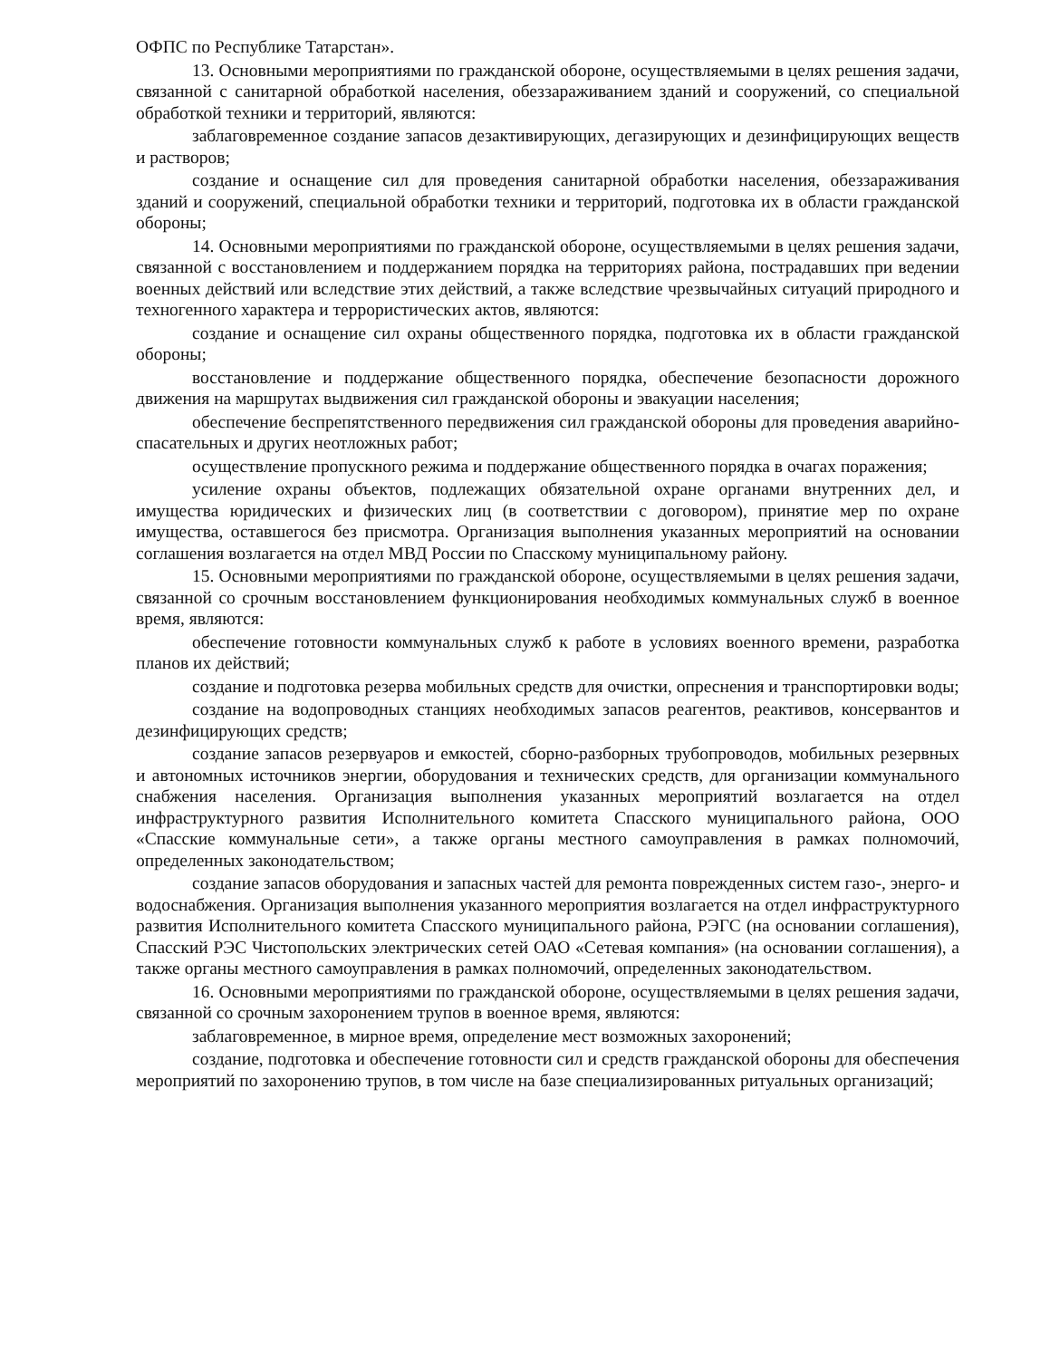ОФПС по Республике Татарстан».
13. Основными мероприятиями по гражданской обороне, осуществляемыми в целях решения задачи, связанной с санитарной обработкой населения, обеззараживанием зданий и сооружений, со специальной обработкой техники и территорий, являются:
заблаговременное создание запасов дезактивирующих, дегазирующих и дезинфицирующих веществ и растворов;
создание и оснащение сил для проведения санитарной обработки населения, обеззараживания зданий и сооружений, специальной обработки техники и территорий, подготовка их в области гражданской обороны;
14. Основными мероприятиями по гражданской обороне, осуществляемыми в целях решения задачи, связанной с восстановлением и поддержанием порядка на территориях района, пострадавших при ведении военных действий или вследствие этих действий, а также вследствие чрезвычайных ситуаций природного и техногенного характера и террористических актов, являются:
создание и оснащение сил охраны общественного порядка, подготовка их в области гражданской обороны;
восстановление и поддержание общественного порядка, обеспечение безопасности дорожного движения на маршрутах выдвижения сил гражданской обороны и эвакуации населения;
обеспечение беспрепятственного передвижения сил гражданской обороны для проведения аварийно-спасательных и других неотложных работ;
осуществление пропускного режима и поддержание общественного порядка в очагах поражения;
усиление охраны объектов, подлежащих обязательной охране органами внутренних дел, и имущества юридических и физических лиц (в соответствии с договором), принятие мер по охране имущества, оставшегося без присмотра. Организация выполнения указанных мероприятий на основании соглашения возлагается на отдел МВД России по Спасскому муниципальному району.
15. Основными мероприятиями по гражданской обороне, осуществляемыми в целях решения задачи, связанной со срочным восстановлением функционирования необходимых коммунальных служб в военное время, являются:
обеспечение готовности коммунальных служб к работе в условиях военного времени, разработка планов их действий;
создание и подготовка резерва мобильных средств для очистки, опреснения и транспортировки воды;
создание на водопроводных станциях необходимых запасов реагентов, реактивов, консервантов и дезинфицирующих средств;
создание запасов резервуаров и емкостей, сборно-разборных трубопроводов, мобильных резервных и автономных источников энергии, оборудования и технических средств, для организации коммунального снабжения населения. Организация выполнения указанных мероприятий возлагается на отдел инфраструктурного развития Исполнительного комитета Спасского муниципального района, ООО «Спасские коммунальные сети», а также органы местного самоуправления в рамках полномочий, определенных законодательством;
создание запасов оборудования и запасных частей для ремонта поврежденных систем газо-, энерго- и водоснабжения. Организация выполнения указанного мероприятия возлагается на отдел инфраструктурного развития Исполнительного комитета Спасского муниципального района, РЭГС (на основании соглашения), Спасский РЭС Чистопольских электрических сетей ОАО «Сетевая компания» (на основании соглашения), а также органы местного самоуправления в рамках полномочий, определенных законодательством.
16. Основными мероприятиями по гражданской обороне, осуществляемыми в целях решения задачи, связанной со срочным захоронением трупов в военное время, являются:
заблаговременное, в мирное время, определение мест возможных захоронений;
создание, подготовка и обеспечение готовности сил и средств гражданской обороны для обеспечения мероприятий по захоронению трупов, в том числе на базе специализированных ритуальных организаций;